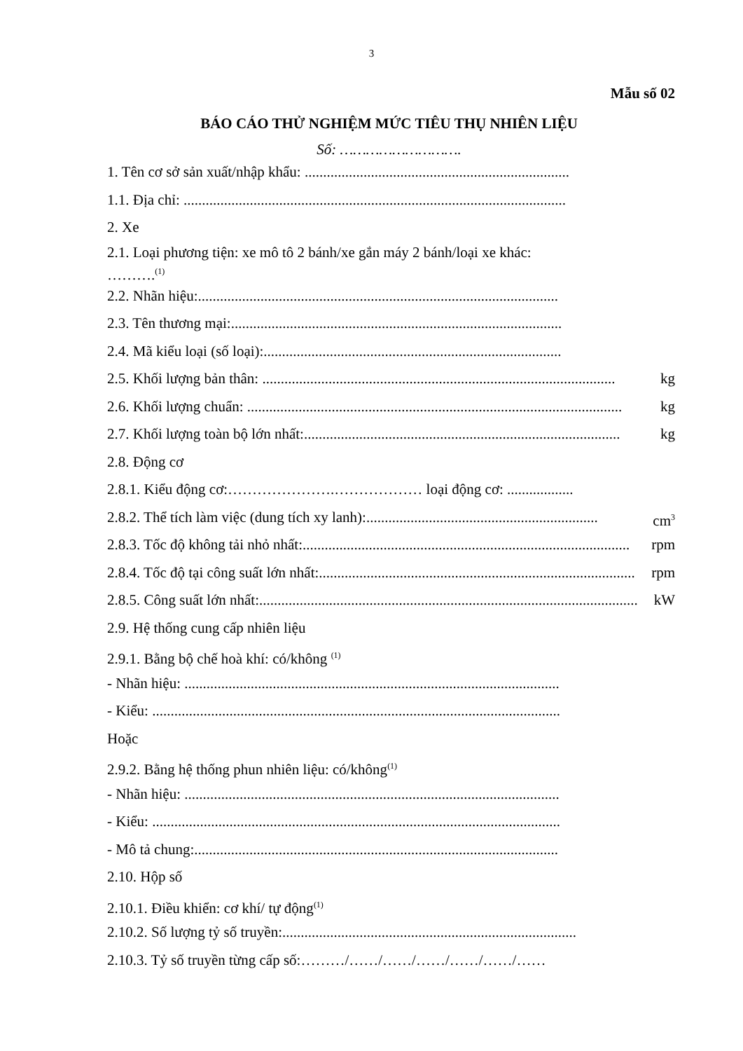3
Mẫu số 02
BÁO CÁO THỬ NGHIỆM MỨC TIÊU THỤ NHIÊN LIỆU
Số: ……………………….
1. Tên cơ sở sản xuất/nhập khẩu: ........................................................................
1.1. Địa chỉ: ........................................................................................................
2. Xe
2.1. Loại phương tiện: xe mô tô 2 bánh/xe gắn máy 2 bánh/loại xe khác:
……….<sup>(1)</sup>
2.2. Nhãn hiệu:..................................................................................................
2.3. Tên thương mại:..........................................................................................
2.4. Mã kiểu loại (số loại):.................................................................................
2.5. Khối lượng bản thân: ................................................................................................ kg
2.6. Khối lượng chuẩn: ...................................................................................................... kg
2.7. Khối lượng toàn bộ lớn nhất:...................................................................................... kg
2.8. Động cơ
2.8.1. Kiểu động cơ:………………….……………… loại động cơ: ..................
2.8.2. Thể tích làm việc (dung tích xy lanh):............................................................... cm<sup>3</sup>
2.8.3. Tốc độ không tải nhỏ nhất:......................................................................................... rpm
2.8.4. Tốc độ tại công suất lớn nhất:...................................................................................... rpm
2.8.5. Công suất lớn nhất:....................................................................................................... kW
2.9. Hệ thống cung cấp nhiên liệu
2.9.1. Bằng bộ chế hoà khí: có/không <sup>(1)</sup>
- Nhãn hiệu: ......................................................................................................
- Kiểu: ...............................................................................................................
Hoặc
2.9.2. Bằng hệ thống phun nhiên liệu: có/không<sup>(1)</sup>
- Nhãn hiệu: ......................................................................................................
- Kiểu: ...............................................................................................................
- Mô tả chung:...................................................................................................
2.10. Hộp số
2.10.1. Điều khiển: cơ khí/ tự động<sup>(1)</sup>
2.10.2. Số lượng tỷ số truyền:................................................................................
2.10.3. Tỷ số truyền từng cấp số:………/……/……/……/……/……/……